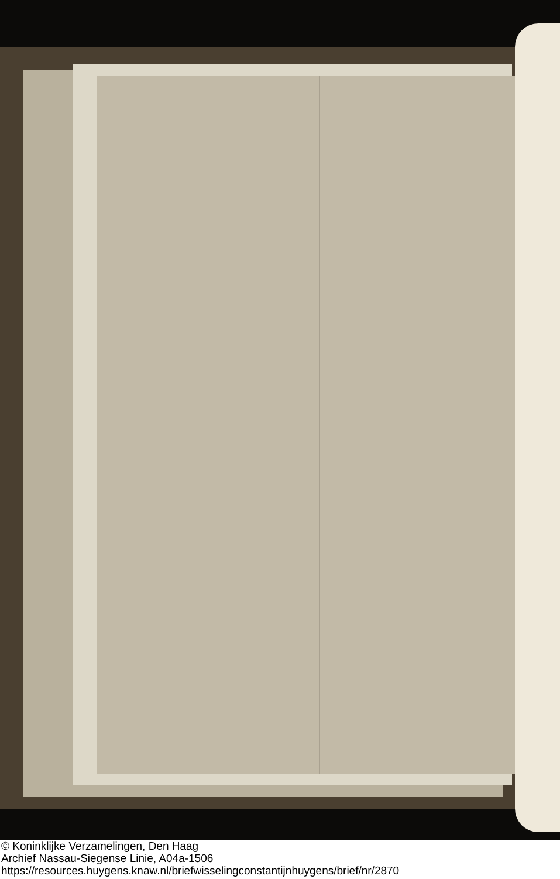© Koninklijke Verzamelingen, Den Haag
Archief Nassau-Siegense Linie, A04a-1506
https://resources.huygens.knaw.nl/briefwisselingconstantijnhuygens/brief/nr/2870